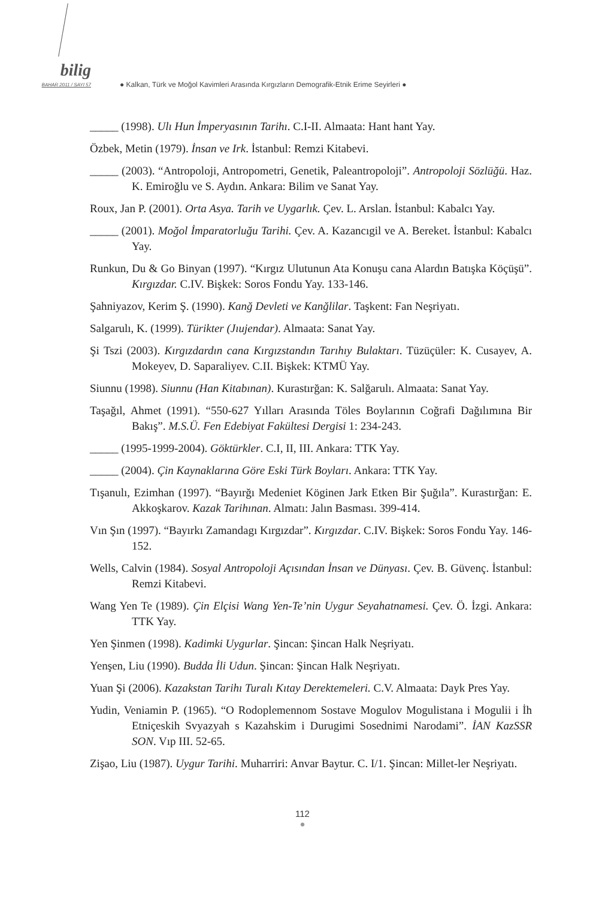bilig
BAHAR 2011 / SAYI 57
● Kalkan, Türk ve Moğol Kavimleri Arasında Kırgızların Demografik-Etnik Erime Seyirleri ●
_____ (1998). Ulı Hun İmperyasının Tarihı. C.I-II. Almaata: Hant hant Yay.
Özbek, Metin (1979). İnsan ve Irk. İstanbul: Remzi Kitabevi.
_____ (2003). “Antropoloji, Antropometri, Genetik, Paleantropoloji”. Antropoloji Sözlüğü. Haz. K. Emiroğlu ve S. Aydın. Ankara: Bilim ve Sanat Yay.
Roux, Jan P. (2001). Orta Asya. Tarih ve Uygarlık. Çev. L. Arslan. İstanbul: Kabalcı Yay.
_____ (2001). Moğol İmparatorluğu Tarihi. Çev. A. Kazancıgil ve A. Bereket. İstanbul: Kabalcı Yay.
Runkun, Du & Go Binyan (1997). “Kırgız Ulutunun Ata Konuşu cana Alardın Batışka Köçüşü”. Kırgızdar. C.IV. Bişkek: Soros Fondu Yay. 133-146.
Şahniyazov, Kerim Ş. (1990). Kanğ Devleti ve Kanğlilar. Taşkent: Fan Neşriyatı.
Salgarulı, K. (1999). Türikter (Jıujendar). Almaata: Sanat Yay.
Şi Tszi (2003). Kırgızdardın cana Kırgızstandın Tarıhıy Bulaktarı. Tüzüçüler: K. Cusayev, A. Mokeyev, D. Saparaliyev. C.II. Bişkek: KTMÜ Yay.
Siunnu (1998). Siunnu (Han Kitabınan). Kurastırğan: K. Salğarulı. Almaata: Sanat Yay.
Taşağıl, Ahmet (1991). “550-627 Yılları Arasında Töles Boylarının Coğrafi Dağılımına Bir Bakış”. M.S.Ü. Fen Edebiyat Fakültesi Dergisi 1: 234-243.
_____ (1995-1999-2004). Göktürkler. C.I, II, III. Ankara: TTK Yay.
_____ (2004). Çin Kaynaklarına Göre Eski Türk Boyları. Ankara: TTK Yay.
Tışanulı, Ezimhan (1997). “Bayırğı Medeniet Köginen Jark Etken Bir Şuğıla”. Kurastırğan: E. Akkoşkarov. Kazak Tarihınan. Almatı: Jalın Basması. 399-414.
Vın Şın (1997). “Bayırkı Zamandagı Kırgızdar”. Kırgızdar. C.IV. Bişkek: Soros Fondu Yay. 146-152.
Wells, Calvin (1984). Sosyal Antropoloji Açısından İnsan ve Dünyası. Çev. B. Güvenç. İstanbul: Remzi Kitabevi.
Wang Yen Te (1989). Çin Elçisi Wang Yen-Te’nin Uygur Seyahatnamesi. Çev. Ö. İzgi. Ankara: TTK Yay.
Yen Şinmen (1998). Kadimki Uygurlar. Şincan: Şincan Halk Neşriyatı.
Yenşen, Liu (1990). Budda İli Udun. Şincan: Şincan Halk Neşriyatı.
Yuan Şi (2006). Kazakstan Tarihı Turalı Kıtay Derektemeleri. C.V. Almaata: Dayk Pres Yay.
Yudin, Veniamin P. (1965). “O Rodoplemennom Sostave Mogulov Mogulistana i Mogulii i İh Etniçeskih Svyazyah s Kazahskim i Durugimi Sosednimi Narodami”. İAN KazSSR SON. Vıp III. 52-65.
Zişao, Liu (1987). Uygur Tarihi. Muharriri: Anvar Baytur. C. I/1. Şincan: Millet-ler Neşriyatı.
112
●